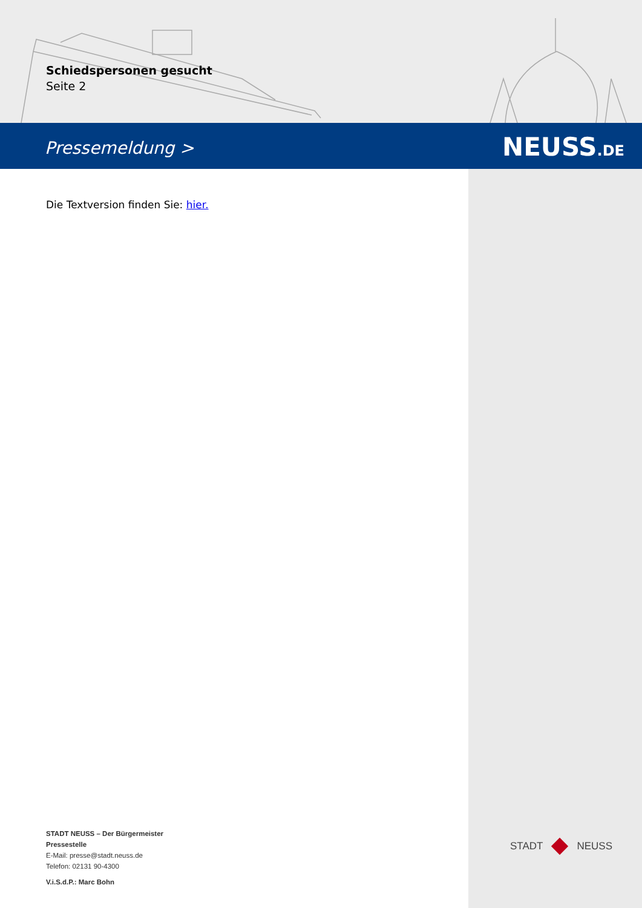Schiedspersonen gesucht
Seite 2
Pressemeldung > NEUSS.DE
Die Textversion finden Sie: hier.
STADT NEUSS – Der Bürgermeister
Pressestelle
E-Mail: presse@stadt.neuss.de
Telefon: 02131 90-4300
V.i.S.d.P.: Marc Bohn
STADT NEUSS